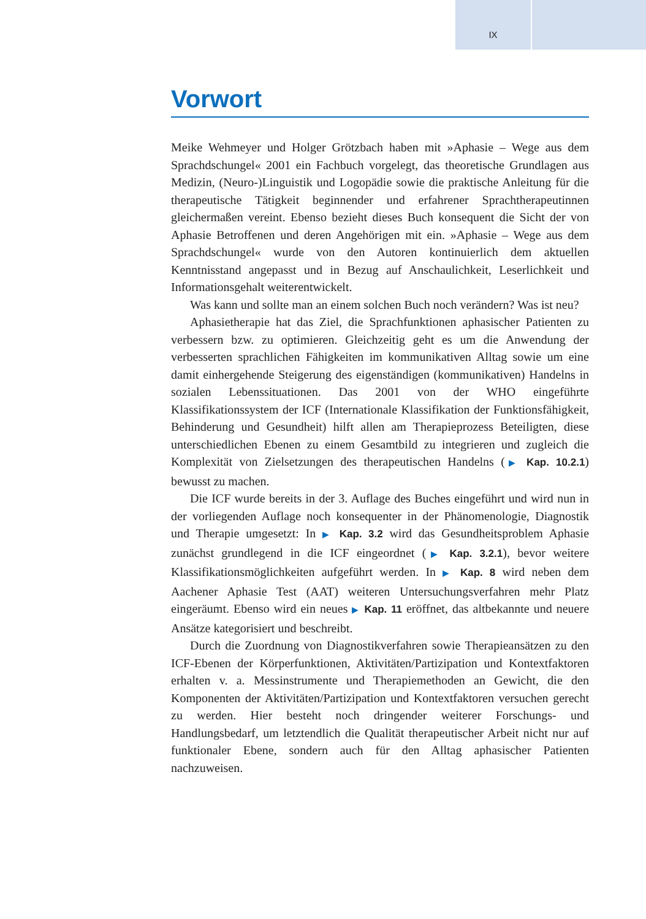IX
Vorwort
Meike Wehmeyer und Holger Grötzbach haben mit »Aphasie – Wege aus dem Sprachdschungel« 2001 ein Fachbuch vorgelegt, das theoretische Grundlagen aus Medizin, (Neuro-)Linguistik und Logopädie sowie die praktische Anleitung für die therapeutische Tätigkeit beginnender und erfahrener Sprachtherapeutinnen gleichermaßen vereint. Ebenso bezieht dieses Buch konsequent die Sicht der von Aphasie Betroffenen und deren Angehörigen mit ein. »Aphasie – Wege aus dem Sprachdschungel« wurde von den Autoren kontinuierlich dem aktuellen Kenntnisstand angepasst und in Bezug auf Anschaulichkeit, Leserlichkeit und Informationsgehalt weiterentwickelt.
Was kann und sollte man an einem solchen Buch noch verändern? Was ist neu?
Aphasietherapie hat das Ziel, die Sprachfunktionen aphasischer Patienten zu verbessern bzw. zu optimieren. Gleichzeitig geht es um die Anwendung der verbesserten sprachlichen Fähigkeiten im kommunikativen Alltag sowie um eine damit einhergehende Steigerung des eigenständigen (kommunikativen) Handelns in sozialen Lebenssituationen. Das 2001 von der WHO eingeführte Klassifikationssystem der ICF (Internationale Klassifikation der Funktionsfähigkeit, Behinderung und Gesundheit) hilft allen am Therapieprozess Beteiligten, diese unterschiedlichen Ebenen zu einem Gesamtbild zu integrieren und zugleich die Komplexität von Zielsetzungen des therapeutischen Handelns (▶ Kap. 10.2.1) bewusst zu machen.
Die ICF wurde bereits in der 3. Auflage des Buches eingeführt und wird nun in der vorliegenden Auflage noch konsequenter in der Phänomenologie, Diagnostik und Therapie umgesetzt: In ▶ Kap. 3.2 wird das Gesundheitsproblem Aphasie zunächst grundlegend in die ICF eingeordnet (▶ Kap. 3.2.1), bevor weitere Klassifikationsmöglichkeiten aufgeführt werden. In ▶ Kap. 8 wird neben dem Aachener Aphasie Test (AAT) weiteren Untersuchungsverfahren mehr Platz eingeräumt. Ebenso wird ein neues ▶ Kap. 11 eröffnet, das altbekannte und neuere Ansätze kategorisiert und beschreibt.
Durch die Zuordnung von Diagnostikverfahren sowie Therapieansätzen zu den ICF-Ebenen der Körperfunktionen, Aktivitäten/Partizipation und Kontextfaktoren erhalten v. a. Messinstrumente und Therapiemethoden an Gewicht, die den Komponenten der Aktivitäten/Partizipation und Kontextfaktoren versuchen gerecht zu werden. Hier besteht noch dringender weiterer Forschungs- und Handlungsbedarf, um letztendlich die Qualität therapeutischer Arbeit nicht nur auf funktionaler Ebene, sondern auch für den Alltag aphasischer Patienten nachzuweisen.